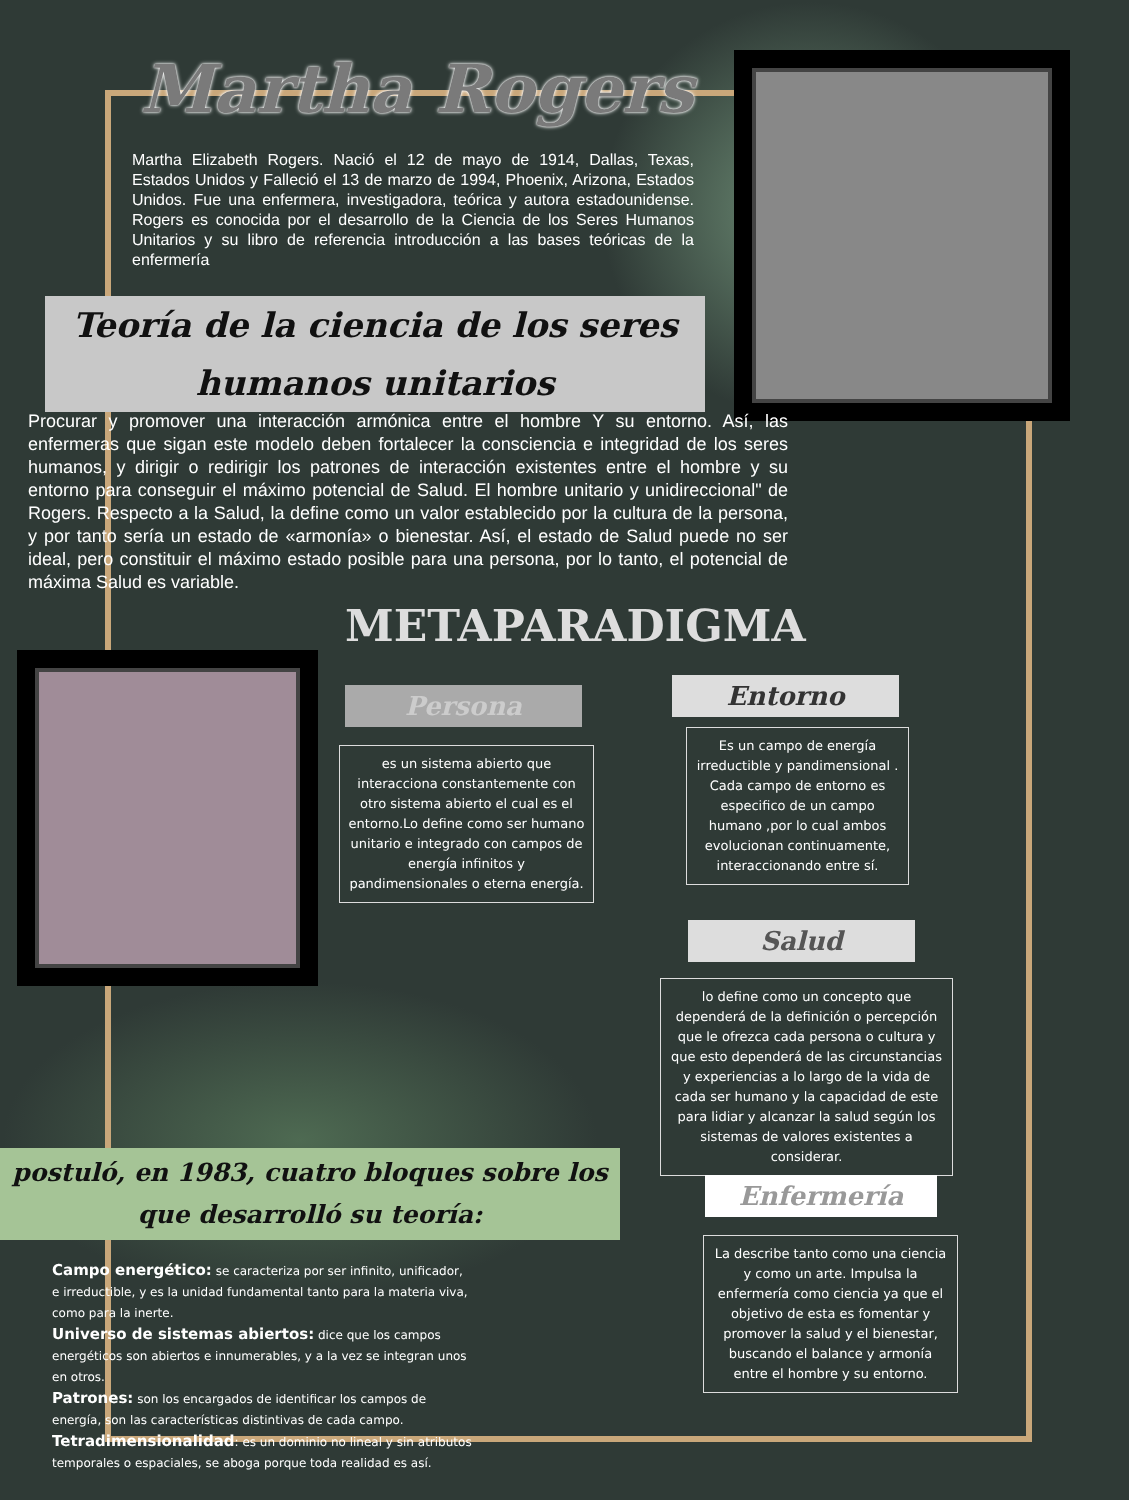Martha Rogers
Martha Elizabeth Rogers. Nació el 12 de mayo de 1914, Dallas, Texas, Estados Unidos y Falleció el 13 de marzo de 1994, Phoenix, Arizona, Estados Unidos. Fue una enfermera, investigadora, teórica y autora estadounidense. Rogers es conocida por el desarrollo de la Ciencia de los Seres Humanos Unitarios y su libro de referencia introducción a las bases teóricas de la enfermería
Teoría de la ciencia de los seres humanos unitarios
Procurar y promover una interacción armónica entre el hombre Y su entorno. Así, las enfermeras que sigan este modelo deben fortalecer la consciencia e integridad de los seres humanos, y dirigir o redirigir los patrones de interacción existentes entre el hombre y su entorno para conseguir el máximo potencial de Salud. El hombre unitario y unidireccional" de Rogers. Respecto a la Salud, la define como un valor establecido por la cultura de la persona, y por tanto sería un estado de «armonía» o bienestar. Así, el estado de Salud puede no ser ideal, pero constituir el máximo estado posible para una persona, por lo tanto, el potencial de máxima Salud es variable.
METAPARADIGMA
Persona
es un sistema abierto que interacciona constantemente con otro sistema abierto el cual es el entorno.Lo define como ser humano unitario e integrado con campos de energía infinitos y pandimensionales o eterna energía.
Entorno
Es un campo de energía irreductible y pandimensional . Cada campo de entorno es especifico de un campo humano ,por lo cual ambos evolucionan continuamente, interaccionando entre sí.
Salud
lo define como un concepto que dependerá de la definición o percepción que le ofrezca cada persona o cultura y que esto dependerá de las circunstancias y experiencias a lo largo de la vida de cada ser humano y la capacidad de este para lidiar y alcanzar la salud según los sistemas de valores existentes a considerar.
Enfermería
La describe tanto como una ciencia y como un arte. Impulsa la enfermería como ciencia ya que el objetivo de esta es fomentar y promover la salud y el bienestar, buscando el balance y armonía entre el hombre y su entorno.
postuló, en 1983, cuatro bloques sobre los que desarrolló su teoría:
Campo energético: se caracteriza por ser infinito, unificador, e irreductible, y es la unidad fundamental tanto para la materia viva, como para la inerte.
Universo de sistemas abiertos: dice que los campos energéticos son abiertos e innumerables, y a la vez se integran unos en otros.
Patrones: son los encargados de identificar los campos de energía, son las características distintivas de cada campo.
Tetradimensionalidad: es un dominio no lineal y sin atributos temporales o espaciales, se aboga porque toda realidad es así.